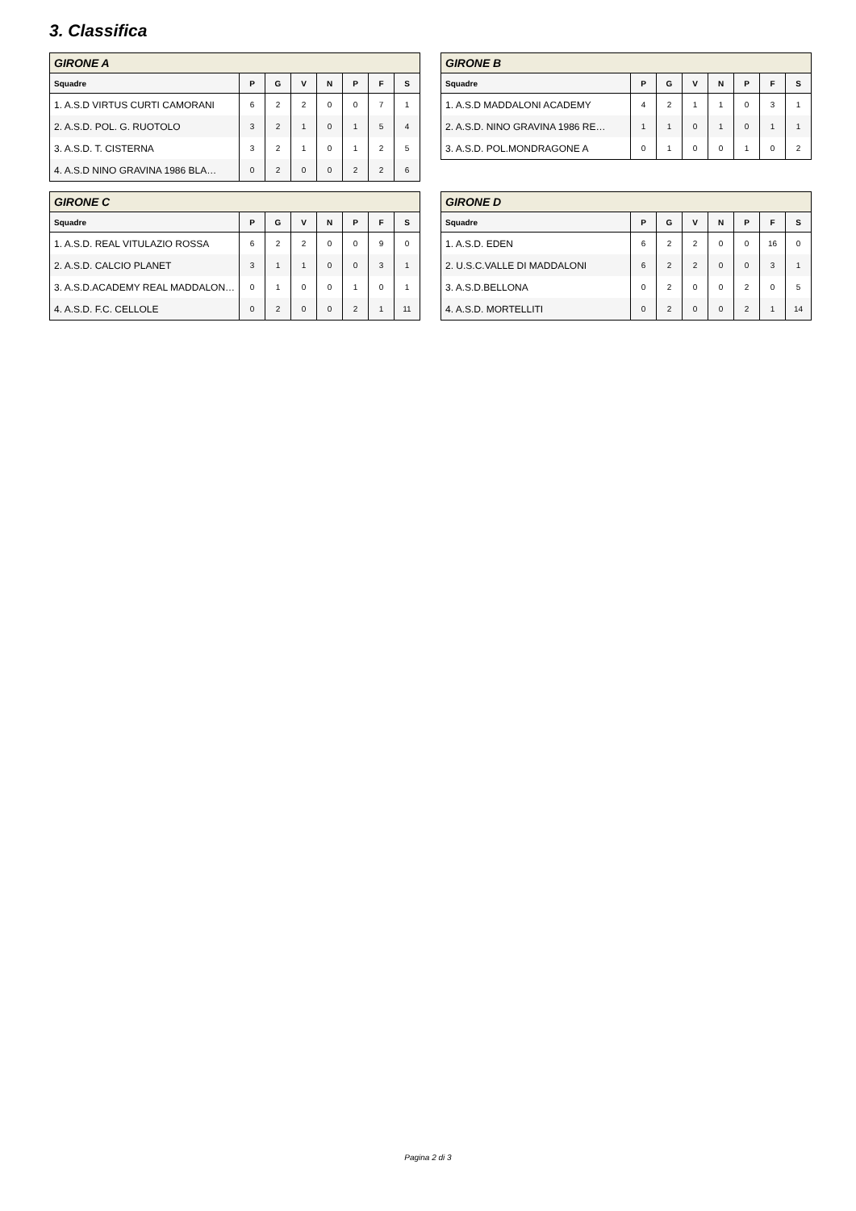3. Classifica
| GIRONE A | | | | | | | |
| --- | --- | --- | --- | --- | --- | --- | --- |
| Squadre | P | G | V | N | P | F | S |
| 1. A.S.D VIRTUS CURTI CAMORANI | 6 | 2 | 2 | 0 | 0 | 7 | 1 |
| 2. A.S.D. POL. G. RUOTOLO | 3 | 2 | 1 | 0 | 1 | 5 | 4 |
| 3. A.S.D. T. CISTERNA | 3 | 2 | 1 | 0 | 1 | 2 | 5 |
| 4. A.S.D NINO GRAVINA 1986 BLA… | 0 | 2 | 0 | 0 | 2 | 2 | 6 |
| GIRONE B | | | | | | | |
| --- | --- | --- | --- | --- | --- | --- | --- |
| Squadre | P | G | V | N | P | F | S |
| 1. A.S.D MADDALONI ACADEMY | 4 | 2 | 1 | 1 | 0 | 3 | 1 |
| 2. A.S.D. NINO GRAVINA 1986 RE… | 1 | 1 | 0 | 1 | 0 | 1 | 1 |
| 3. A.S.D. POL.MONDRAGONE A | 0 | 1 | 0 | 0 | 1 | 0 | 2 |
| GIRONE C | | | | | | | |
| --- | --- | --- | --- | --- | --- | --- | --- |
| Squadre | P | G | V | N | P | F | S |
| 1. A.S.D. REAL VITULAZIO ROSSA | 6 | 2 | 2 | 0 | 0 | 9 | 0 |
| 2. A.S.D. CALCIO PLANET | 3 | 1 | 1 | 0 | 0 | 3 | 1 |
| 3. A.S.D.ACADEMY REAL MADDALON… | 0 | 1 | 0 | 0 | 1 | 0 | 1 |
| 4. A.S.D. F.C. CELLOLE | 0 | 2 | 0 | 0 | 2 | 1 | 11 |
| GIRONE D | | | | | | | |
| --- | --- | --- | --- | --- | --- | --- | --- |
| Squadre | P | G | V | N | P | F | S |
| 1. A.S.D. EDEN | 6 | 2 | 2 | 0 | 0 | 16 | 0 |
| 2. U.S.C.VALLE DI MADDALONI | 6 | 2 | 2 | 0 | 0 | 3 | 1 |
| 3. A.S.D.BELLONA | 0 | 2 | 0 | 0 | 2 | 0 | 5 |
| 4. A.S.D. MORTELLITI | 0 | 2 | 0 | 0 | 2 | 1 | 14 |
Pagina 2 di 3